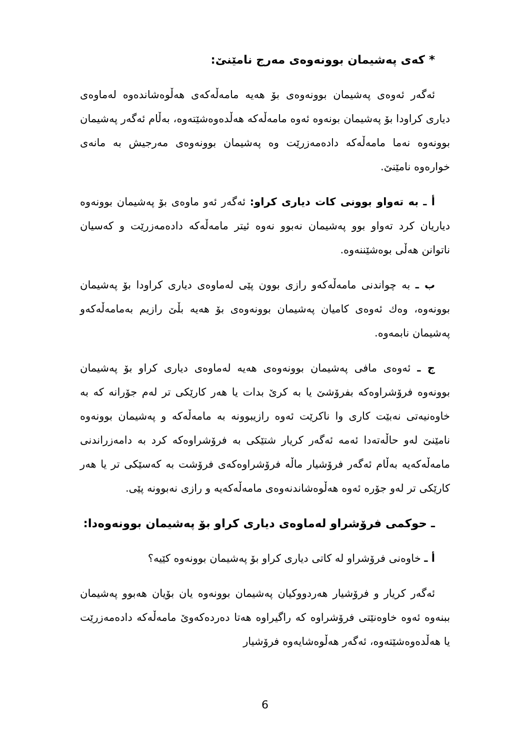* کەی پەشیمان بوونەوەی مەرج نامێنێ:
ئەگەر ئەوەی پەشیمان بوونەوەی بۆ هەیە مامەڵەکەی هەڵوەشاندەوە لەماوەی دیاری کراودا بۆ پەشیمان بونەوە ئەوە مامەڵەکە هەڵدەوەشێتەوە، بەڵام ئەگەر پەشیمان بوونەوە نەما مامەڵەکە دادەمەزرێت وە پەشیمان بوونەوەی مەرجیش بە مانەی خوارەوە نامێنێ.
أ ـ بە تەواو بوونی کات دیاری کراو: ئەگەر ئەو ماوەی بۆ پەشیمان بوونەوە دیاریان کرد تەواو بوو پەشیمان نەبوو نەوە ئیتر مامەڵەکە دادەمەزرێت و کەسیان ناتوانن هەڵی بوەشێننەوە.
ب ـ بە چواندنی مامەڵەکەو رازی بوون پێی لەماوەی دیاری کراودا بۆ پەشیمان بوونەوە، وەك ئەوەی کامیان پەشیمان بوونەوەی بۆ هەیە بڵێ رازیم بەمامەڵەکەو پەشیمان نابمەوە.
ج ـ ئەوەی مافی پەشیمان بوونەوەی هەیە لەماوەی دیاری کراو بۆ پەشیمان بوونەوە فرۆشراوەکە بفرۆشێ یا بە کرێ بدات یا هەر کارێکی تر لەم جۆرانە کە بە خاوەنیەتی نەبێت کاری وا ناکرێت ئەوە رازیبوونە بە مامەڵەکە و پەشیمان بوونەوە نامێنێ لەو حاڵەتەدا ئەمە ئەگەر کریار شتێکی بە فرۆشراوەکە کرد بە دامەزراندنی مامەڵەکەیە بەڵام ئەگەر فرۆشیار ماڵە فرۆشراوەکەی فرۆشت بە کەسێکی تر یا هەر کارێکی تر لەو جۆرە ئەوە هەڵوەشاندنەوەی مامەڵەکەیە و رازی نەبوونە پێی.
ـ حوکمی فرۆشراو لەماوەی دیاری کراو بۆ پەشیمان بوونەوەدا:
أ ـ خاوەنی فرۆشراو لە کاتی دیاری کراو بۆ پەشیمان بوونەوە کێیە؟
ئەگەر کریار و فرۆشیار هەردووکیان پەشیمان بوونەوە یان بۆیان هەبوو پەشیمان ببنەوە ئەوە خاوەنێتی فرۆشراوە کە راگیراوە هەتا دەردەکەوێ مامەڵەکە دادەمەزرێت یا هەڵدەوەشێتەوە، ئەگەر هەڵوەشایەوە فرۆشیار
6